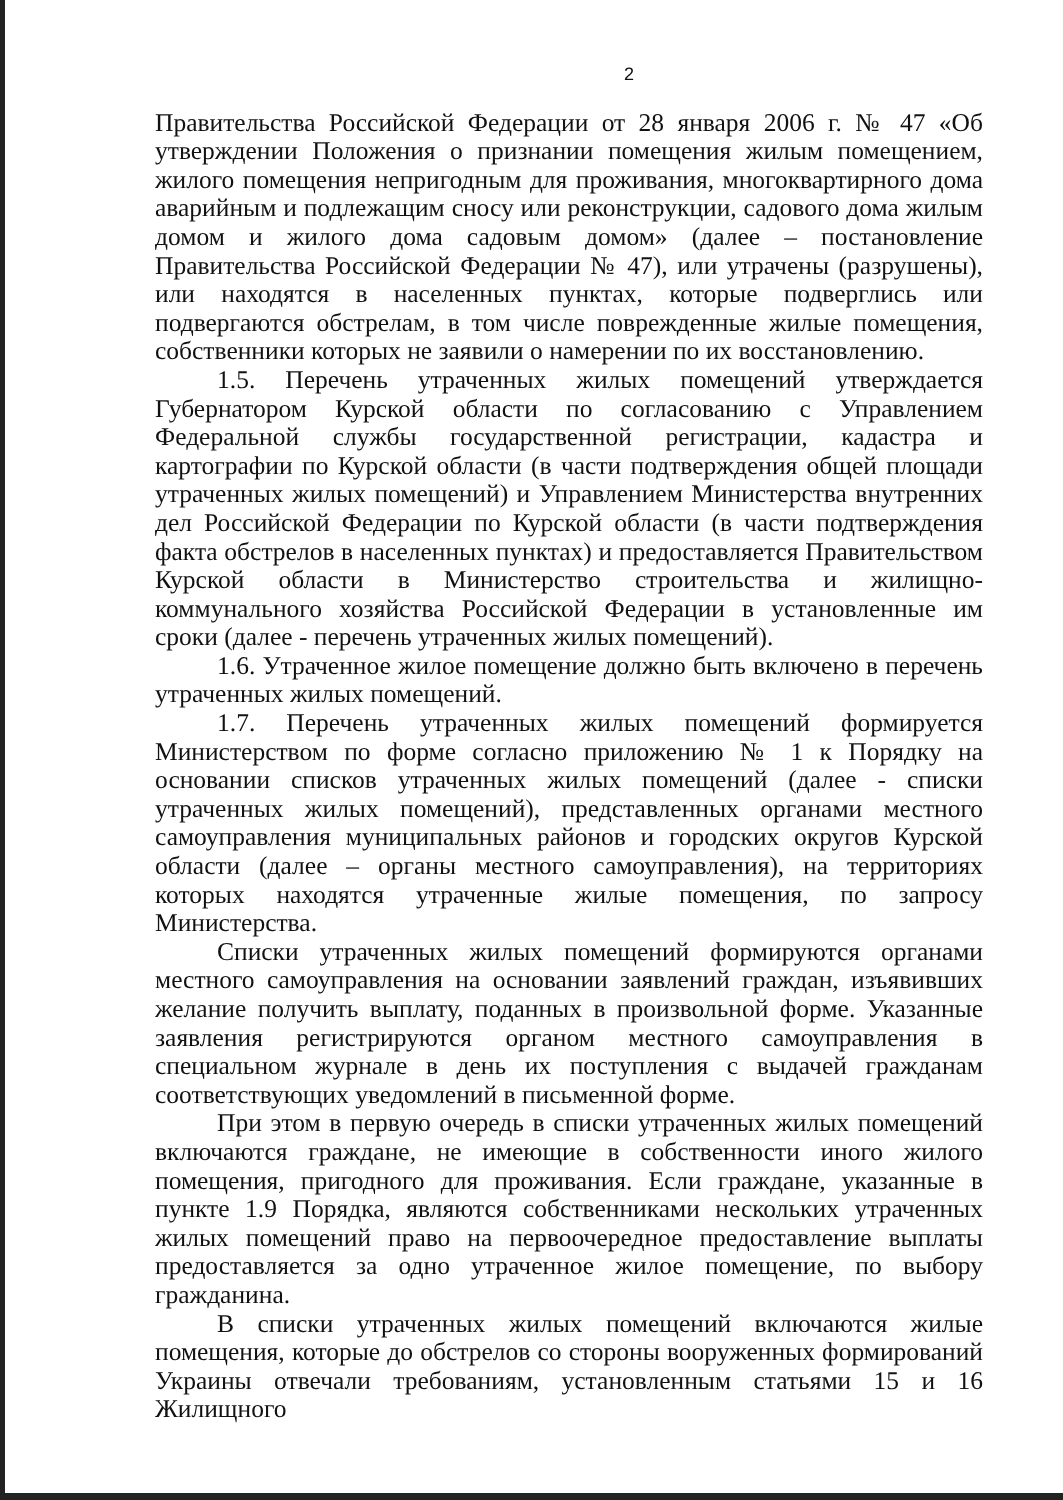2
Правительства Российской Федерации от 28 января 2006 г. № 47 «Об утверждении Положения о признании помещения жилым помещением, жилого помещения непригодным для проживания, многоквартирного дома аварийным и подлежащим сносу или реконструкции, садового дома жилым домом и жилого дома садовым домом» (далее – постановление Правительства Российской Федерации № 47), или утрачены (разрушены), или находятся в населенных пунктах, которые подверглись или подвергаются обстрелам, в том числе поврежденные жилые помещения, собственники которых не заявили о намерении по их восстановлению.
1.5. Перечень утраченных жилых помещений утверждается Губернатором Курской области по согласованию с Управлением Федеральной службы государственной регистрации, кадастра и картографии по Курской области (в части подтверждения общей площади утраченных жилых помещений) и Управлением Министерства внутренних дел Российской Федерации по Курской области (в части подтверждения факта обстрелов в населенных пунктах) и предоставляется Правительством Курской области в Министерство строительства и жилищно-коммунального хозяйства Российской Федерации в установленные им сроки (далее - перечень утраченных жилых помещений).
1.6. Утраченное жилое помещение должно быть включено в перечень утраченных жилых помещений.
1.7. Перечень утраченных жилых помещений формируется Министерством по форме согласно приложению № 1 к Порядку на основании списков утраченных жилых помещений (далее - списки утраченных жилых помещений), представленных органами местного самоуправления муниципальных районов и городских округов Курской области (далее – органы местного самоуправления), на территориях которых находятся утраченные жилые помещения, по запросу Министерства.
Списки утраченных жилых помещений формируются органами местного самоуправления на основании заявлений граждан, изъявивших желание получить выплату, поданных в произвольной форме. Указанные заявления регистрируются органом местного самоуправления в специальном журнале в день их поступления с выдачей гражданам соответствующих уведомлений в письменной форме.
При этом в первую очередь в списки утраченных жилых помещений включаются граждане, не имеющие в собственности иного жилого помещения, пригодного для проживания. Если граждане, указанные в пункте 1.9 Порядка, являются собственниками нескольких утраченных жилых помещений право на первоочередное предоставление выплаты предоставляется за одно утраченное жилое помещение, по выбору гражданина.
В списки утраченных жилых помещений включаются жилые помещения, которые до обстрелов со стороны вооруженных формирований Украины отвечали требованиям, установленным статьями 15 и 16 Жилищного